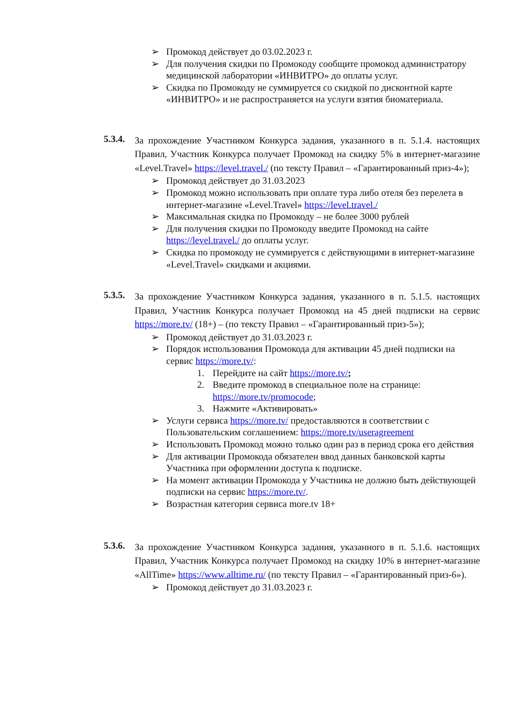➢ Промокод действует до 03.02.2023 г.
➢ Для получения скидки по Промокоду сообщите промокод администратору медицинской лаборатории «ИНВИТРО» до оплаты услуг.
➢ Скидка по Промокоду не суммируется со скидкой по дисконтной карте «ИНВИТРО» и не распространяется на услуги взятия биоматериала.
5.3.4.
За прохождение Участником Конкурса задания, указанного в п. 5.1.4. настоящих Правил, Участник Конкурса получает Промокод на скидку 5% в интернет-магазине «Level.Travel» https://level.travel./ (по тексту Правил – «Гарантированный приз-4»);
➢ Промокод действует до 31.03.2023
➢ Промокод можно использовать при оплате тура либо отеля без перелета в интернет-магазине «Level.Travel» https://level.travel./
➢ Максимальная скидка по Промокоду – не более 3000 рублей
➢ Для получения скидки по Промокоду введите Промокод на сайте https://level.travel./ до оплаты услуг.
➢ Скидка по промокоду не суммируется с действующими в интернет-магазине «Level.Travel» скидками и акциями.
5.3.5.
За прохождение Участником Конкурса задания, указанного в п. 5.1.5. настоящих Правил, Участник Конкурса получает Промокод на 45 дней подписки на сервис https://more.tv/ (18+) – (по тексту Правил – «Гарантированный приз-5»);
➢ Промокод действует до 31.03.2023 г.
➢ Порядок использования Промокода для активации 45 дней подписки на сервис https://more.tv/:
1. Перейдите на сайт https://more.tv/;
2. Введите промокод в специальное поле на странице:
https://more.tv/promocode;
3. Нажмите «Активировать»
➢ Услуги сервиса https://more.tv/ предоставляются в соответствии с Пользовательским соглашением: https://more.tv/useragreement
➢ Использовать Промокод можно только один раз в период срока его действия
➢ Для активации Промокода обязателен ввод данных банковской карты Участника при оформлении доступа к подписке.
➢ На момент активации Промокода у Участника не должно быть действующей подписки на сервис https://more.tv/.
➢ Возрастная категория сервиса more.tv 18+
5.3.6.
За прохождение Участником Конкурса задания, указанного в п. 5.1.6. настоящих Правил, Участник Конкурса получает Промокод на скидку 10% в интернет-магазине «AllTime» https://www.alltime.ru/ (по тексту Правил – «Гарантированный приз-6»).
➢ Промокод действует до 31.03.2023 г.